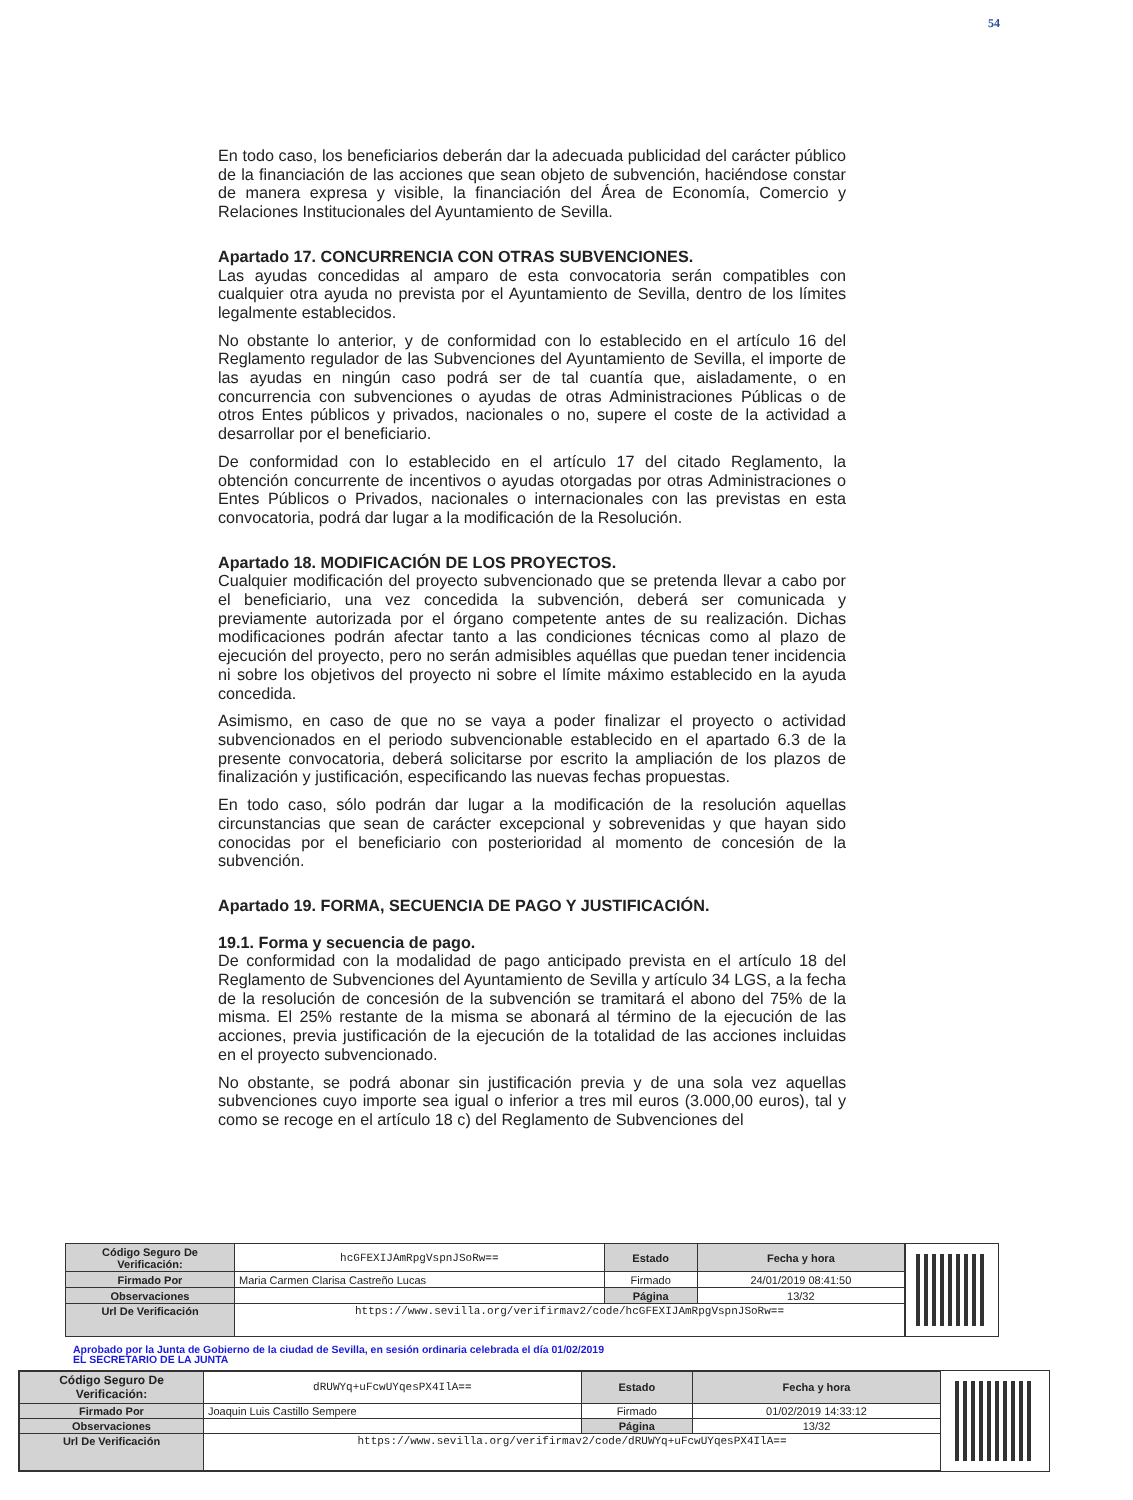54
En todo caso, los beneficiarios deberán dar la adecuada publicidad del carácter público de la financiación de las acciones que sean objeto de subvención, haciéndose constar de manera expresa y visible, la financiación del Área de Economía, Comercio y Relaciones Institucionales del Ayuntamiento de Sevilla.
Apartado 17. CONCURRENCIA CON OTRAS SUBVENCIONES.
Las ayudas concedidas al amparo de esta convocatoria serán compatibles con cualquier otra ayuda no prevista por el Ayuntamiento de Sevilla, dentro de los límites legalmente establecidos.
No obstante lo anterior, y de conformidad con lo establecido en el artículo 16 del Reglamento regulador de las Subvenciones del Ayuntamiento de Sevilla, el importe de las ayudas en ningún caso podrá ser de tal cuantía que, aisladamente, o en concurrencia con subvenciones o ayudas de otras Administraciones Públicas o de otros Entes públicos y privados, nacionales o no, supere el coste de la actividad a desarrollar por el beneficiario.
De conformidad con lo establecido en el artículo 17 del citado Reglamento, la obtención concurrente de incentivos o ayudas otorgadas por otras Administraciones o Entes Públicos o Privados, nacionales o internacionales con las previstas en esta convocatoria, podrá dar lugar a la modificación de la Resolución.
Apartado 18. MODIFICACIÓN DE LOS PROYECTOS.
Cualquier modificación del proyecto subvencionado que se pretenda llevar a cabo por el beneficiario, una vez concedida la subvención, deberá ser comunicada y previamente autorizada por el órgano competente antes de su realización. Dichas modificaciones podrán afectar tanto a las condiciones técnicas como al plazo de ejecución del proyecto, pero no serán admisibles aquéllas que puedan tener incidencia ni sobre los objetivos del proyecto ni sobre el límite máximo establecido en la ayuda concedida.
Asimismo, en caso de que no se vaya a poder finalizar el proyecto o actividad subvencionados en el periodo subvencionable establecido en el apartado 6.3 de la presente convocatoria, deberá solicitarse por escrito la ampliación de los plazos de finalización y justificación, especificando las nuevas fechas propuestas.
En todo caso, sólo podrán dar lugar a la modificación de la resolución aquellas circunstancias que sean de carácter excepcional y sobrevenidas y que hayan sido conocidas por el beneficiario con posterioridad al momento de concesión de la subvención.
Apartado 19. FORMA, SECUENCIA DE PAGO Y JUSTIFICACIÓN.
19.1. Forma y secuencia de pago.
De conformidad con la modalidad de pago anticipado prevista en el artículo 18 del Reglamento de Subvenciones del Ayuntamiento de Sevilla y artículo 34 LGS, a la fecha de la resolución de concesión de la subvención se tramitará el abono del 75% de la misma. El 25% restante de la misma se abonará al término de la ejecución de las acciones, previa justificación de la ejecución de la totalidad de las acciones incluidas en el proyecto subvencionado.
No obstante, se podrá abonar sin justificación previa y de una sola vez aquellas subvenciones cuyo importe sea igual o inferior a tres mil euros (3.000,00 euros), tal y como se recoge en el artículo 18 c) del Reglamento de Subvenciones del
| Código Seguro De Verificación: | hcGFEXIJAmRpgVspnJSoRw== | Estado | Fecha y hora |
| Firmado Por | Maria Carmen Clarisa Castreño Lucas | Firmado | 24/01/2019 08:41:50 |
| Observaciones | | Página | 13/32 |
| Url De Verificación | https://www.sevilla.org/verifirmav2/code/hcGFEXIJAmRpgVspnJSoRw== | | |
Aprobado por la Junta de Gobierno de la ciudad de Sevilla, en sesión ordinaria celebrada el día 01/02/2019
EL SECRETARIO DE LA JUNTA
| Código Seguro De Verificación: | dRUWYq+uFcwUYqesPX4IlA== | Estado | Fecha y hora |
| Firmado Por | Joaquin Luis Castillo Sempere | Firmado | 01/02/2019 14:33:12 |
| Observaciones | | Página | 13/32 |
| Url De Verificación | https://www.sevilla.org/verifirmav2/code/dRUWYq+uFcwUYqesPX4IlA== | | |